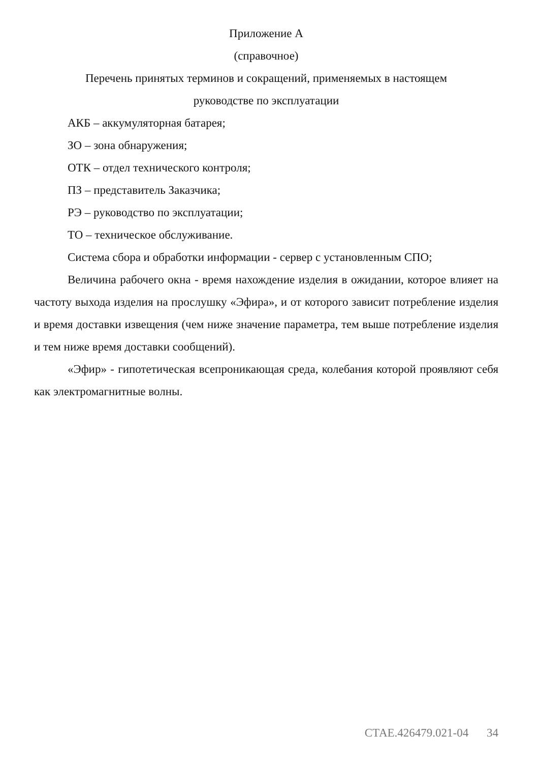Приложение А
(справочное)
Перечень принятых терминов и сокращений, применяемых в настоящем
руководстве по эксплуатации
АКБ – аккумуляторная батарея;
ЗО – зона обнаружения;
ОТК – отдел технического контроля;
ПЗ – представитель Заказчика;
РЭ – руководство по эксплуатации;
ТО – техническое обслуживание.
Система сбора и обработки информации - сервер с установленным СПО;
Величина рабочего окна - время нахождение изделия в ожидании, которое влияет на частоту выхода изделия на прослушку «Эфира», и от которого зависит потребление изделия и время доставки извещения (чем ниже значение параметра, тем выше потребление изделия и тем ниже время доставки сообщений).
«Эфир» - гипотетическая всепроникающая среда, колебания которой проявляют себя как электромагнитные волны.
СТАЕ.426479.021-04 34